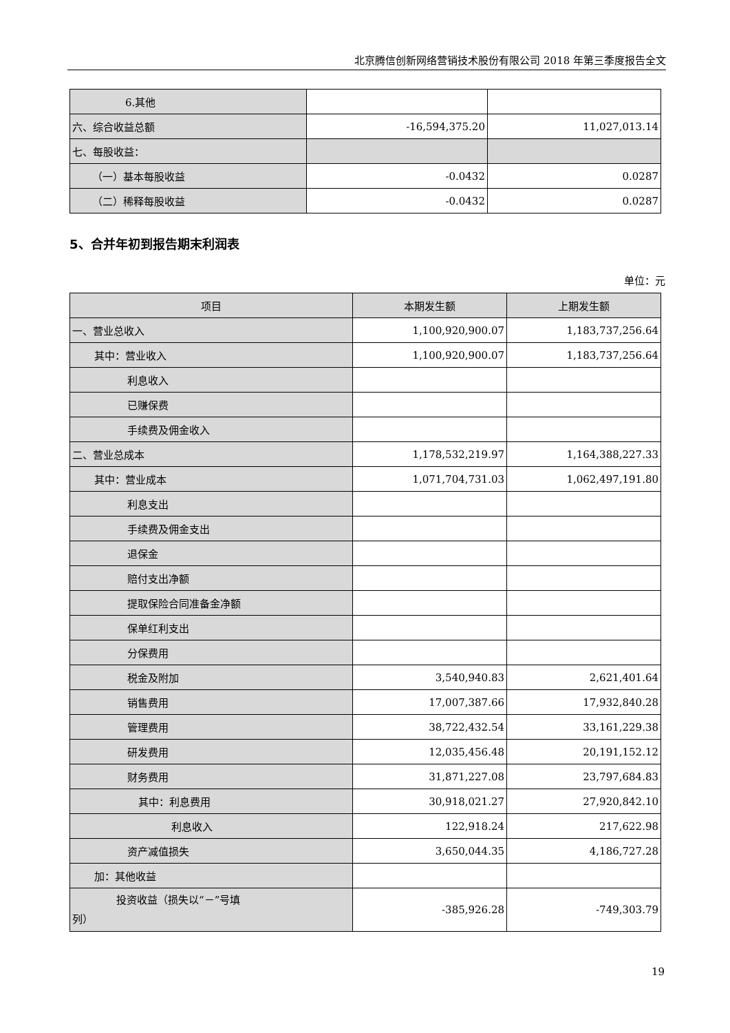北京腾信创新网络营销技术股份有限公司 2018 年第三季度报告全文
| 6.其他 | | |
| 六、综合收益总额 | -16,594,375.20 | 11,027,013.14 |
| 七、每股收益： | | |
| （一）基本每股收益 | -0.0432 | 0.0287 |
| （二）稀释每股收益 | -0.0432 | 0.0287 |
5、合并年初到报告期末利润表
单位：元
| 项目 | 本期发生额 | 上期发生额 |
| --- | --- | --- |
| 一、营业总收入 | 1,100,920,900.07 | 1,183,737,256.64 |
| 其中：营业收入 | 1,100,920,900.07 | 1,183,737,256.64 |
| 利息收入 | | |
| 已赚保费 | | |
| 手续费及佣金收入 | | |
| 二、营业总成本 | 1,178,532,219.97 | 1,164,388,227.33 |
| 其中：营业成本 | 1,071,704,731.03 | 1,062,497,191.80 |
| 利息支出 | | |
| 手续费及佣金支出 | | |
| 退保金 | | |
| 赔付支出净额 | | |
| 提取保险合同准备金净额 | | |
| 保单红利支出 | | |
| 分保费用 | | |
| 税金及附加 | 3,540,940.83 | 2,621,401.64 |
| 销售费用 | 17,007,387.66 | 17,932,840.28 |
| 管理费用 | 38,722,432.54 | 33,161,229.38 |
| 研发费用 | 12,035,456.48 | 20,191,152.12 |
| 财务费用 | 31,871,227.08 | 23,797,684.83 |
| 其中：利息费用 | 30,918,021.27 | 27,920,842.10 |
| 利息收入 | 122,918.24 | 217,622.98 |
| 资产减值损失 | 3,650,044.35 | 4,186,727.28 |
| 加：其他收益 | | |
| 投资收益（损失以“－”号填 列） | -385,926.28 | -749,303.79 |
19